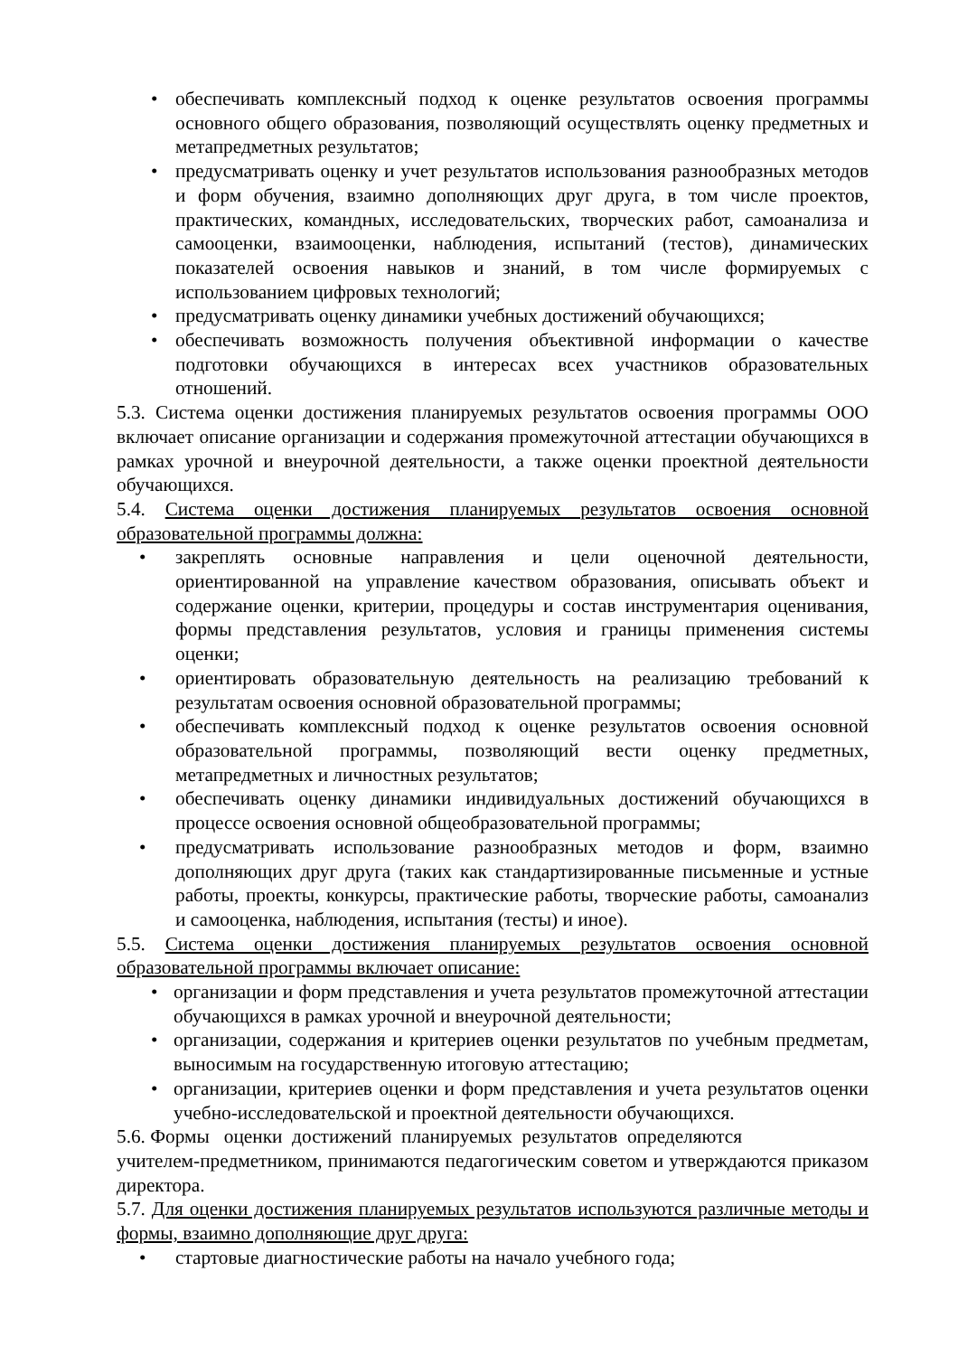• обеспечивать комплексный подход к оценке результатов освоения программы основного общего образования, позволяющий осуществлять оценку предметных и метапредметных результатов;
• предусматривать оценку и учет результатов использования разнообразных методов и форм обучения, взаимно дополняющих друг друга, в том числе проектов, практических, командных, исследовательских, творческих работ, самоанализа и самооценки, взаимооценки, наблюдения, испытаний (тестов), динамических показателей освоения навыков и знаний, в том числе формируемых с использованием цифровых технологий;
• предусматривать оценку динамики учебных достижений обучающихся;
• обеспечивать возможность получения объективной информации о качестве подготовки обучающихся в интересах всех участников образовательных отношений.
5.3. Система оценки достижения планируемых результатов освоения программы ООО включает описание организации и содержания промежуточной аттестации обучающихся в рамках урочной и внеурочной деятельности, а также оценки проектной деятельности обучающихся.
5.4. Система оценки достижения планируемых результатов освоения основной образовательной программы должна:
• закреплять основные направления и цели оценочной деятельности, ориентированной на управление качеством образования, описывать объект и содержание оценки, критерии, процедуры и состав инструментария оценивания, формы представления результатов, условия и границы применения системы оценки;
• ориентировать образовательную деятельность на реализацию требований к результатам освоения основной образовательной программы;
• обеспечивать комплексный подход к оценке результатов освоения основной образовательной программы, позволяющий вести оценку предметных, метапредметных и личностных результатов;
• обеспечивать оценку динамики индивидуальных достижений обучающихся в процессе освоения основной общеобразовательной программы;
• предусматривать использование разнообразных методов и форм, взаимно дополняющих друг друга (таких как стандартизированные письменные и устные работы, проекты, конкурсы, практические работы, творческие работы, самоанализ и самооценка, наблюдения, испытания (тесты) и иное).
5.5. Система оценки достижения планируемых результатов освоения основной образовательной программы включает описание:
• организации и форм представления и учета результатов промежуточной аттестации обучающихся в рамках урочной и внеурочной деятельности;
• организации, содержания и критериев оценки результатов по учебным предметам, выносимым на государственную итоговую аттестацию;
• организации, критериев оценки и форм представления и учета результатов оценки учебно-исследовательской и проектной деятельности обучающихся.
5.6. Формы оценки достижений планируемых результатов определяются
учителем-предметником, принимаются педагогическим советом и утверждаются приказом директора.
5.7. Для оценки достижения планируемых результатов используются различные методы и формы, взаимно дополняющие друг друга:
• стартовые диагностические работы на начало учебного года;